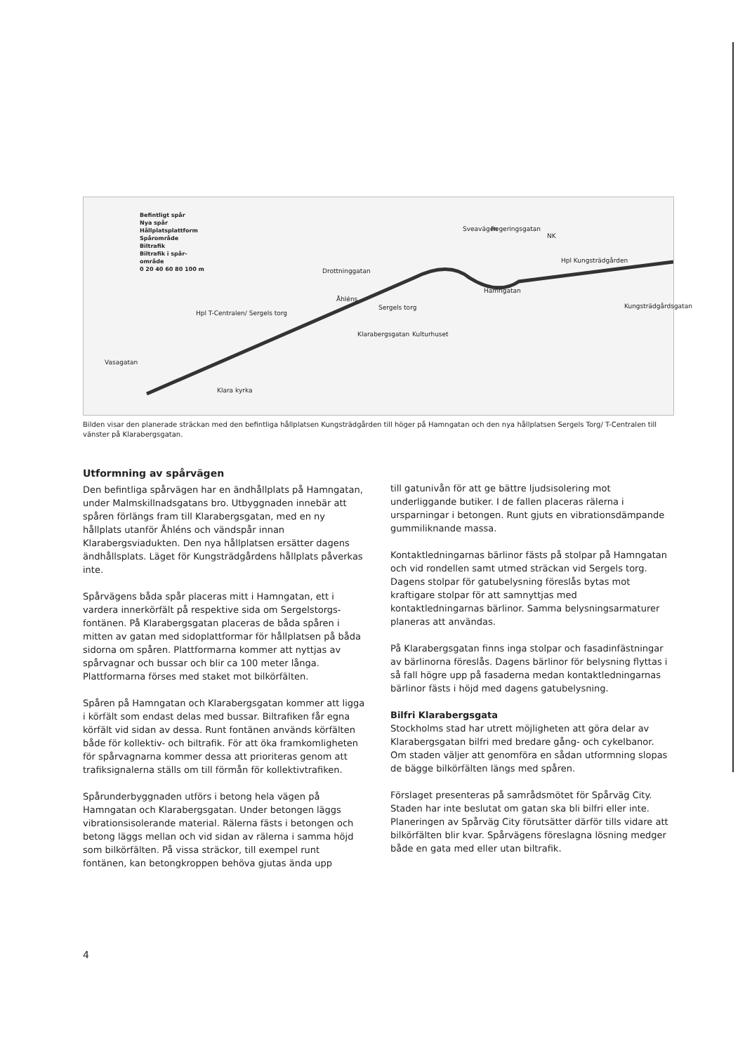Befintligt spår
Nya spår
Hållplatsplattform
Spårområde
Biltrafik
Biltrafik i spår-
område
0 20 40 60 80 100 m
Åhléns
Hpl T-Centralen/ Sergels torg
Drottninggatan
Sergels torg
Klarabergsgatan Kulturhuset
Vasagatan
Klara kyrka
Sveavägen Regeringsgatan
NK
Hpl Kungsträdgården
Hamngatan
Kungsträdgårdsgatan
Bilden visar den planerade sträckan med den befintliga hållplatsen Kungsträdgården till höger på Hamngatan och den nya hållplatsen Sergels Torg/ T-Centralen till vänster på Klarabergsgatan.
Utformning av spårvägen
Den befintliga spårvägen har en ändhållplats på Hamngatan, under Malmskillnadsgatans bro. Utbyggnaden innebär att spåren förlängs fram till Klarabergsgatan, med en ny hållplats utanför Åhléns och vändspår innan Klarabergsviadukten. Den nya hållplatsen ersätter dagens ändhållsplats. Läget för Kungsträdgårdens hållplats påverkas inte.
Spårvägens båda spår placeras mitt i Hamngatan, ett i vardera innerkörfält på respektive sida om Sergelstorgs-fontänen. På Klarabergsgatan placeras de båda spåren i mitten av gatan med sidoplattformar för hållplatsen på båda sidorna om spåren. Plattformarna kommer att nyttjas av spårvagnar och bussar och blir ca 100 meter långa. Plattformarna förses med staket mot bilkörfälten.
Spåren på Hamngatan och Klarabergsgatan kommer att ligga i körfält som endast delas med bussar. Biltrafiken får egna körfält vid sidan av dessa. Runt fontänen används körfälten både för kollektiv- och biltrafik. För att öka framkomligheten för spårvagnarna kommer dessa att prioriteras genom att trafiksignalerna ställs om till förmån för kollektivtrafiken.
Spårunderbyggnaden utförs i betong hela vägen på Hamngatan och Klarabergsgatan. Under betongen läggs vibrationsisolerande material. Rälerna fästs i betongen och betong läggs mellan och vid sidan av rälerna i samma höjd som bilkörfälten. På vissa sträckor, till exempel runt fontänen, kan betongkroppen behöva gjutas ända upp
till gatunivån för att ge bättre ljudsisolering mot underliggande butiker. I de fallen placeras rälerna i ursparningar i betongen. Runt gjuts en vibrationsdämpande gummiliknande massa.
Kontaktledningarnas bärlinor fästs på stolpar på Hamngatan och vid rondellen samt utmed sträckan vid Sergels torg. Dagens stolpar för gatubelysning föreslås bytas mot kraftigare stolpar för att samnyttjas med kontaktledningarnas bärlinor. Samma belysningsarmaturer planeras att användas.
På Klarabergsgatan finns inga stolpar och fasadinfästningar av bärlinorna föreslås. Dagens bärlinor för belysning flyttas i så fall högre upp på fasaderna medan kontaktledningarnas bärlinor fästs i höjd med dagens gatubelysning.
Bilfri Klarabergsgata
Stockholms stad har utrett möjligheten att göra delar av Klarabergsgatan bilfri med bredare gång- och cykelbanor. Om staden väljer att genomföra en sådan utformning slopas de bägge bilkörfälten längs med spåren.
Förslaget presenteras på samrådsmötet för Spårväg City. Staden har inte beslutat om gatan ska bli bilfri eller inte. Planeringen av Spårväg City förutsätter därför tills vidare att bilkörfälten blir kvar. Spårvägens föreslagna lösning medger både en gata med eller utan biltrafik.
4